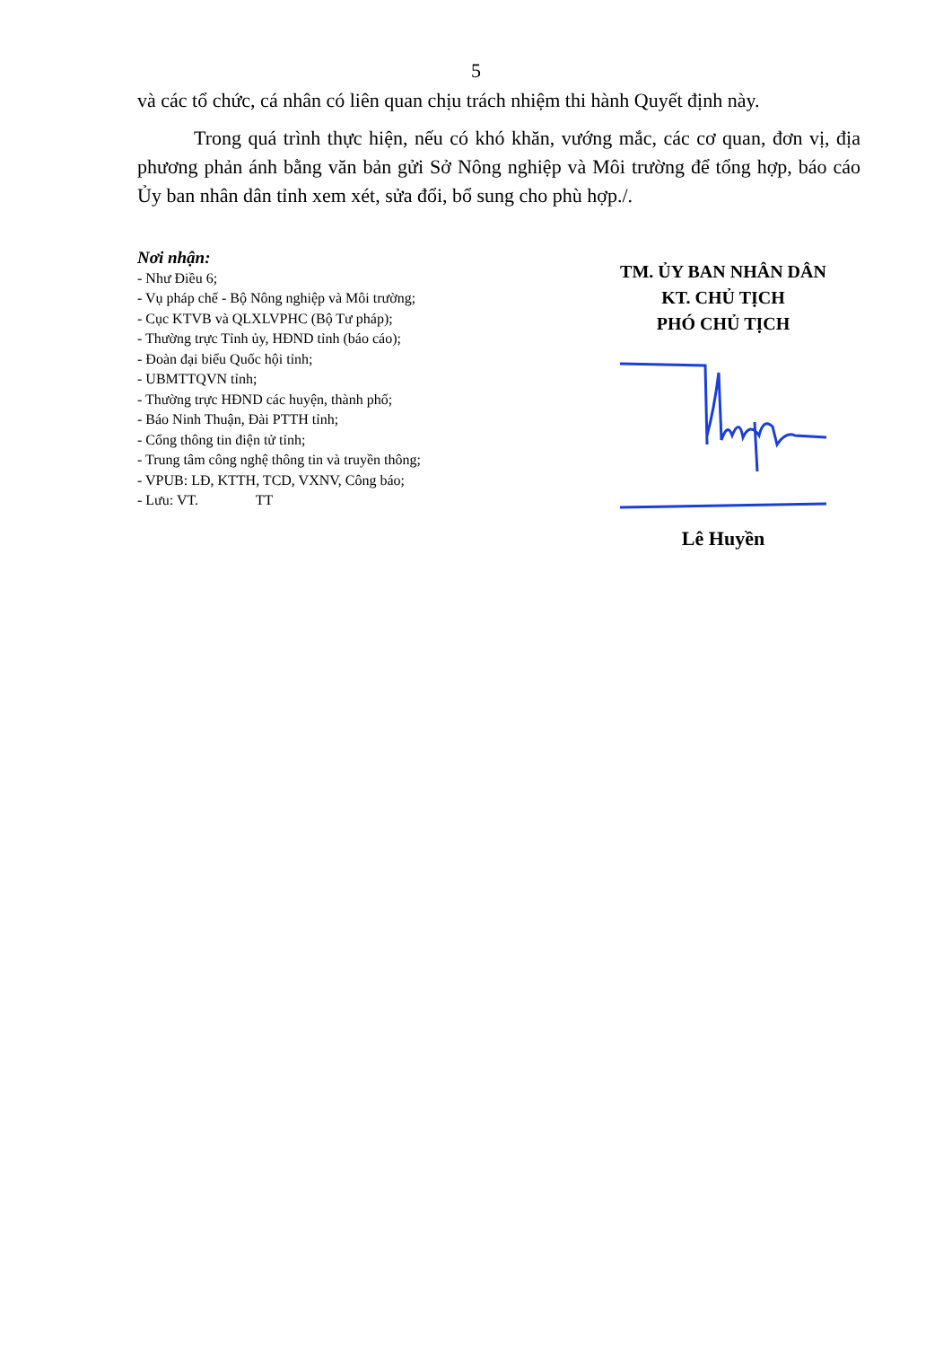5
và các tổ chức, cá nhân có liên quan chịu trách nhiệm thi hành Quyết định này.
Trong quá trình thực hiện, nếu có khó khăn, vướng mắc, các cơ quan, đơn vị, địa phương phản ánh bằng văn bản gửi Sở Nông nghiệp và Môi trường để tổng hợp, báo cáo Ủy ban nhân dân tỉnh xem xét, sửa đổi, bổ sung cho phù hợp./.
Nơi nhận:
- Như Điều 6;
- Vụ pháp chế - Bộ Nông nghiệp và Môi trường;
- Cục KTVB và QLXLVPHC (Bộ Tư pháp);
- Thường trực Tỉnh ủy, HĐND tỉnh (báo cáo);
- Đoàn đại biểu Quốc hội tỉnh;
- UBMTTQVN tỉnh;
- Thường trực HĐND các huyện, thành phố;
- Báo Ninh Thuận, Đài PTTH tỉnh;
- Cổng thông tin điện tử tỉnh;
- Trung tâm công nghệ thông tin và truyền thông;
- VPUB: LĐ, KTTH, TCD, VXNV, Công báo;
- Lưu: VT. TT
TM. ỦY BAN NHÂN DÂN
KT. CHỦ TỊCH
PHÓ CHỦ TỊCH
Lê Huyền